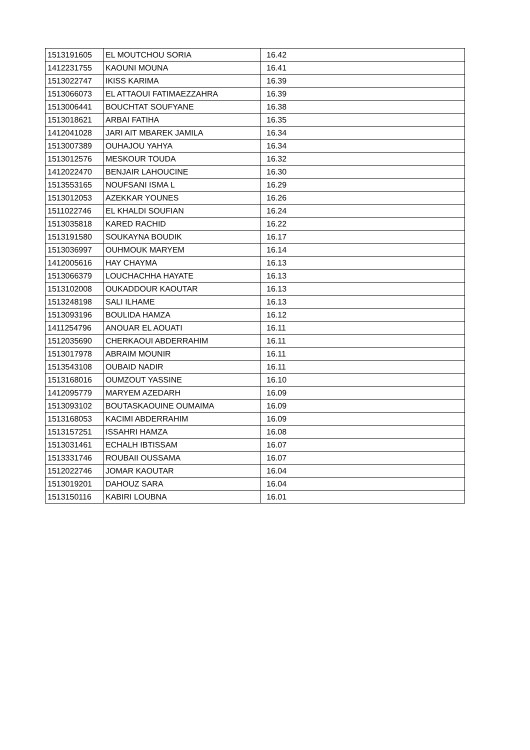| 1513191605 | EL MOUTCHOU SORIA | 16.42 |
| 1412231755 | KAOUNI MOUNA | 16.41 |
| 1513022747 | IKISS KARIMA | 16.39 |
| 1513066073 | EL ATTAOUI FATIMAEZZAHRA | 16.39 |
| 1513006441 | BOUCHTAT SOUFYANE | 16.38 |
| 1513018621 | ARBAI FATIHA | 16.35 |
| 1412041028 | JARI AIT MBAREK JAMILA | 16.34 |
| 1513007389 | OUHAJOU YAHYA | 16.34 |
| 1513012576 | MESKOUR TOUDA | 16.32 |
| 1412022470 | BENJAIR LAHOUCINE | 16.30 |
| 1513553165 | NOUFSANI ISMA L | 16.29 |
| 1513012053 | AZEKKAR YOUNES | 16.26 |
| 1511022746 | EL KHALDI SOUFIAN | 16.24 |
| 1513035818 | KARED RACHID | 16.22 |
| 1513191580 | SOUKAYNA BOUDIK | 16.17 |
| 1513036997 | OUHMOUK MARYEM | 16.14 |
| 1412005616 | HAY CHAYMA | 16.13 |
| 1513066379 | LOUCHACHHA HAYATE | 16.13 |
| 1513102008 | OUKADDOUR KAOUTAR | 16.13 |
| 1513248198 | SALI ILHAME | 16.13 |
| 1513093196 | BOULIDA HAMZA | 16.12 |
| 1411254796 | ANOUAR EL AOUATI | 16.11 |
| 1512035690 | CHERKAOUI ABDERRAHIM | 16.11 |
| 1513017978 | ABRAIM MOUNIR | 16.11 |
| 1513543108 | OUBAID NADIR | 16.11 |
| 1513168016 | OUMZOUT YASSINE | 16.10 |
| 1412095779 | MARYEM AZEDARH | 16.09 |
| 1513093102 | BOUTASKAOUINE OUMAIMA | 16.09 |
| 1513168053 | KACIMI ABDERRAHIM | 16.09 |
| 1513157251 | ISSAHRI HAMZA | 16.08 |
| 1513031461 | ECHALH IBTISSAM | 16.07 |
| 1513331746 | ROUBAII OUSSAMA | 16.07 |
| 1512022746 | JOMAR KAOUTAR | 16.04 |
| 1513019201 | DAHOUZ SARA | 16.04 |
| 1513150116 | KABIRI LOUBNA | 16.01 |